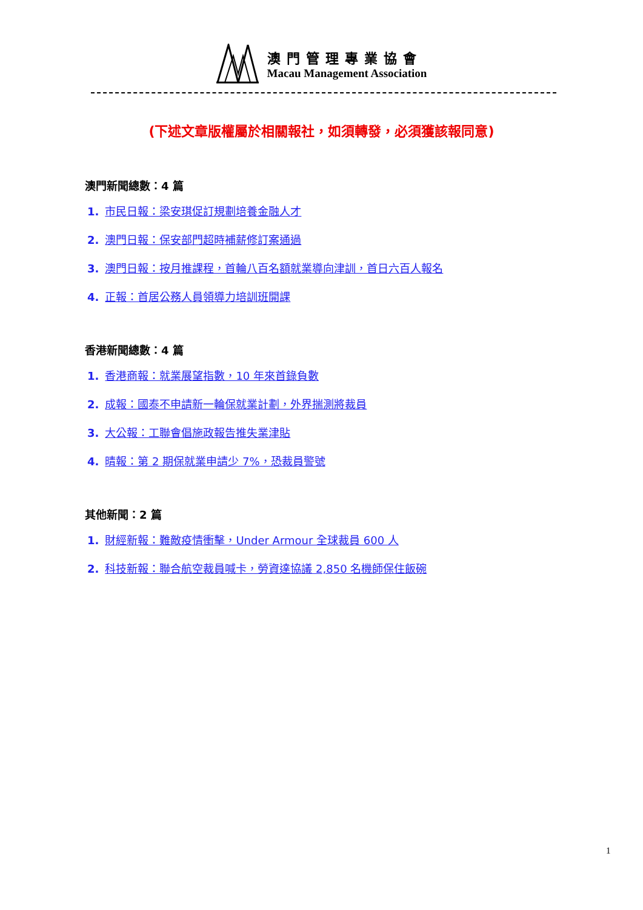澳門管理專業協會
Macau Management Association
(下述文章版權屬於相關報社，如須轉發，必須獲該報同意)
澳門新聞總數：4 篇
1. 市民日報：梁安琪促訂規劃培養金融人才
2. 澳門日報：保安部門超時補薪修訂案通過
3. 澳門日報：按月推課程，首輪八百名額就業導向津訓，首日六百人報名
4. 正報：首居公務人員領導力培訓班開課
香港新聞總數：4 篇
1. 香港商報：就業展望指數，10 年來首錄負數
2. 成報：國泰不申請新一輪保就業計劃，外界揣測將裁員
3. 大公報：工聯會倡施政報告推失業津貼
4. 晴報：第 2 期保就業申請少 7%，恐裁員警號
其他新聞：2 篇
1. 財經新報：難敵疫情衝擊，Under Armour 全球裁員 600 人
2. 科技新報：聯合航空裁員喊卡，勞資達協議 2,850 名機師保住飯碗
1